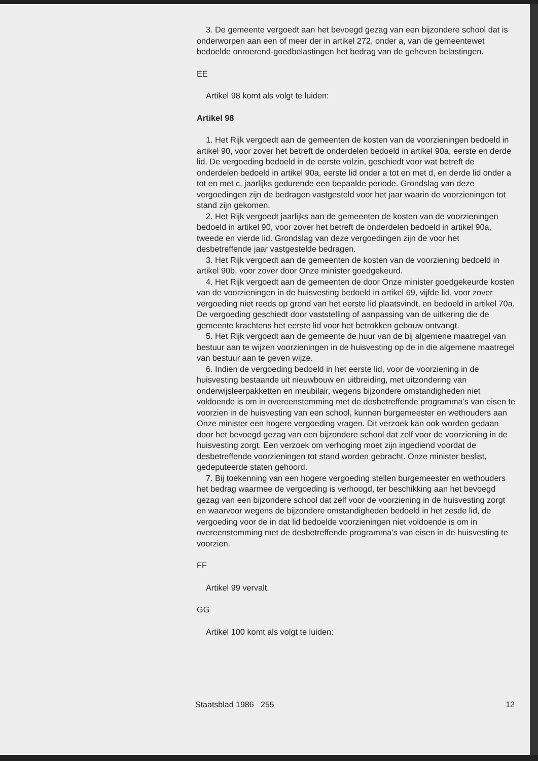3. De gemeente vergoedt aan het bevoegd gezag van een bijzondere school dat is onderworpen aan een of meer der in artikel 272, onder a, van de gemeentewet bedoelde onroerend-goedbelastingen het bedrag van de geheven belastingen.
EE
Artikel 98 komt als volgt te luiden:
Artikel 98
1. Het Rijk vergoedt aan de gemeenten de kosten van de voorzieningen bedoeld in artikel 90, voor zover het betreft de onderdelen bedoeld in artikel 90a, eerste en derde lid. De vergoeding bedoeld in de eerste volzin, geschiedt voor wat betreft de onderdelen bedoeld in artikel 90a, eerste lid onder a tot en met d, en derde lid onder a tot en met c, jaarlijks gedurende een bepaalde periode. Grondslag van deze vergoedingen zijn de bedragen vastgesteld voor het jaar waarin de voorzieningen tot stand zijn gekomen.
2. Het Rijk vergoedt jaarlijks aan de gemeenten de kosten van de voorzieningen bedoeld in artikel 90, voor zover het betreft de onderdelen bedoeld in artikel 90a, tweede en vierde lid. Grondslag van deze vergoedingen zijn de voor het desbetreffende jaar vastgestelde bedragen.
3. Het Rijk vergoedt aan de gemeenten de kosten van de voorziening bedoeld in artikel 90b, voor zover door Onze minister goedgekeurd.
4. Het Rijk vergoedt aan de gemeenten de door Onze minister goedgekeurde kosten van de voorzieningen in de huisvesting bedoeld in artikel 69, vijfde lid, voor zover vergoeding niet reeds op grond van het eerste lid plaatsvindt, en bedoeld in artikel 70a. De vergoeding geschiedt door vaststelling of aanpassing van de uitkering die de gemeente krachtens het eerste lid voor het betrokken gebouw ontvangt.
5. Het Rijk vergoedt aan de gemeente de huur van de bij algemene maatregel van bestuur aan te wijzen voorzieningen in de huisvesting op de in die algemene maatregel van bestuur aan te geven wijze.
6. Indien de vergoeding bedoeld in het eerste lid, voor de voorziening in de huisvesting bestaande uit nieuwbouw en uitbreiding, met uitzondering van onderwijsleerpakketten en meubilair, wegens bijzondere omstandigheden niet voldoende is om in overeenstemming met de desbetreffende programma's van eisen te voorzien in de huisvesting van een school, kunnen burgemeester en wethouders aan Onze minister een hogere vergoeding vragen. Dit verzoek kan ook worden gedaan door het bevoegd gezag van een bijzondere school dat zelf voor de voorziening in de huisvesting zorgt. Een verzoek om verhoging moet zijn ingediend voordat de desbetreffende voorzieningen tot stand worden gebracht. Onze minister beslist, gedeputeerde staten gehoord.
7. Bij toekenning van een hogere vergoeding stellen burgemeester en wethouders het bedrag waarmee de vergoeding is verhoogd, ter beschikking aan het bevoegd gezag van een bijzondere school dat zelf voor de voorziening in de huisvesting zorgt en waarvoor wegens de bijzondere omstandigheden bedoeld in het zesde lid, de vergoeding voor de in dat lid bedoelde voorzieningen niet voldoende is om in overeenstemming met de desbetreffende programma's van eisen in de huisvesting te voorzien.
FF
Artikel 99 vervalt.
GG
Artikel 100 komt als volgt te luiden:
Staatsblad 1986 255 12